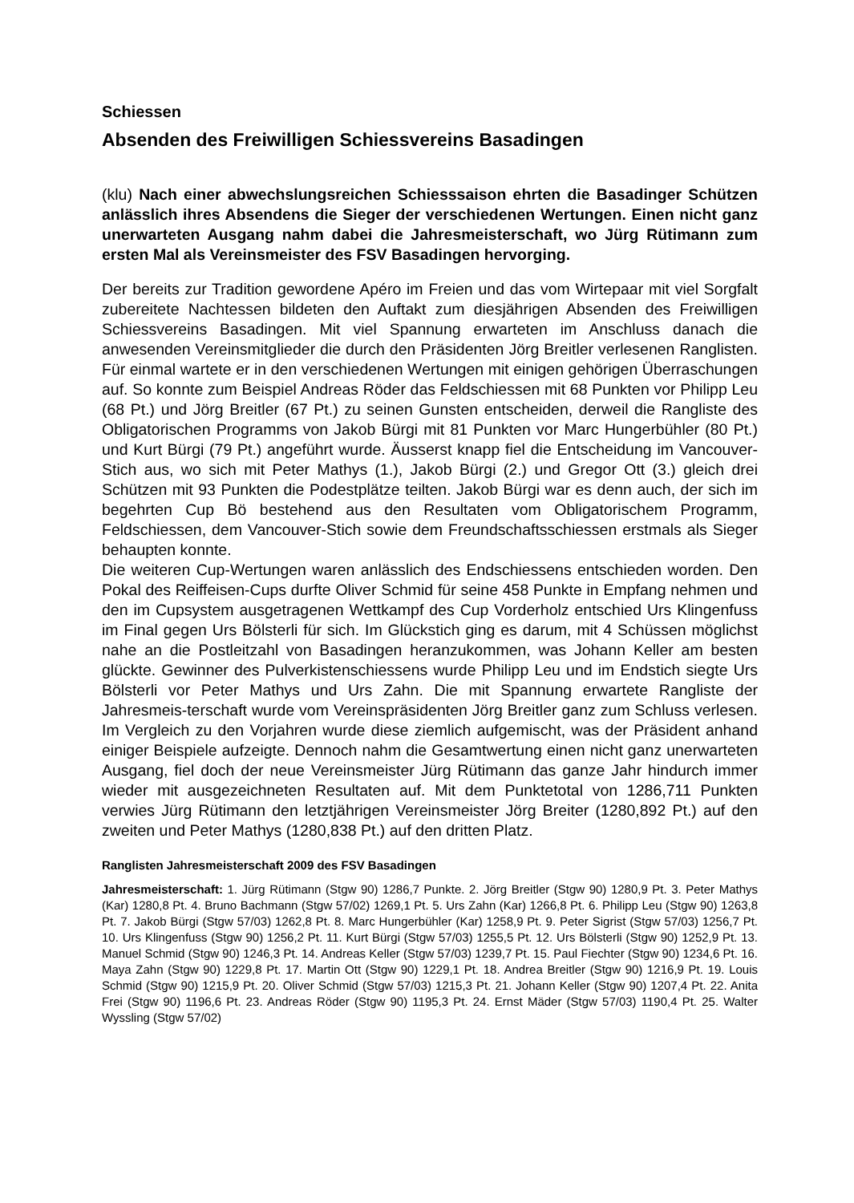Schiessen
Absenden des Freiwilligen Schiessvereins Basadingen
(klu) Nach einer abwechslungsreichen Schiesssaison ehrten die Basadinger Schützen anlässlich ihres Absendens die Sieger der verschiedenen Wertungen. Einen nicht ganz unerwarteten Ausgang nahm dabei die Jahresmeisterschaft, wo Jürg Rütimann zum ersten Mal als Vereinsmeister des FSV Basadingen hervorging.
Der bereits zur Tradition gewordene Apéro im Freien und das vom Wirtepaar mit viel Sorgfalt zubereitete Nachtessen bildeten den Auftakt zum diesjährigen Absenden des Freiwilligen Schiessvereins Basadingen. Mit viel Spannung erwarteten im Anschluss danach die anwesenden Vereinsmitglieder die durch den Präsidenten Jörg Breitler verlesenen Ranglisten. Für einmal wartete er in den verschiedenen Wertungen mit einigen gehörigen Überraschungen auf. So konnte zum Beispiel Andreas Röder das Feldschiessen mit 68 Punkten vor Philipp Leu (68 Pt.) und Jörg Breitler (67 Pt.) zu seinen Gunsten entscheiden, derweil die Rangliste des Obligatorischen Programms von Jakob Bürgi mit 81 Punkten vor Marc Hungerbühler (80 Pt.) und Kurt Bürgi (79 Pt.) angeführt wurde. Äusserst knapp fiel die Entscheidung im Vancouver-Stich aus, wo sich mit Peter Mathys (1.), Jakob Bürgi (2.) und Gregor Ott (3.) gleich drei Schützen mit 93 Punkten die Podestplätze teilten. Jakob Bürgi war es denn auch, der sich im begehrten Cup Bö bestehend aus den Resultaten vom Obligatorischem Programm, Feldschiessen, dem Vancouver-Stich sowie dem Freundschaftsschiessen erstmals als Sieger behaupten konnte.
Die weiteren Cup-Wertungen waren anlässlich des Endschiessens entschieden worden. Den Pokal des Reiffeisen-Cups durfte Oliver Schmid für seine 458 Punkte in Empfang nehmen und den im Cupsystem ausgetragenen Wettkampf des Cup Vorderholz entschied Urs Klingenfuss im Final gegen Urs Bölsterli für sich. Im Glückstich ging es darum, mit 4 Schüssen möglichst nahe an die Postleitzahl von Basadingen heranzukommen, was Johann Keller am besten glückte. Gewinner des Pulverkistenschiessens wurde Philipp Leu und im Endstich siegte Urs Bölsterli vor Peter Mathys und Urs Zahn. Die mit Spannung erwartete Rangliste der Jahresmeis-terschaft wurde vom Vereinspräsidenten Jörg Breitler ganz zum Schluss verlesen. Im Vergleich zu den Vorjahren wurde diese ziemlich aufgemischt, was der Präsident anhand einiger Beispiele aufzeigte. Dennoch nahm die Gesamtwertung einen nicht ganz unerwarteten Ausgang, fiel doch der neue Vereinsmeister Jürg Rütimann das ganze Jahr hindurch immer wieder mit ausgezeichneten Resultaten auf. Mit dem Punktetotal von 1286,711 Punkten verwies Jürg Rütimann den letztjährigen Vereinsmeister Jörg Breiter (1280,892 Pt.) auf den zweiten und Peter Mathys (1280,838 Pt.) auf den dritten Platz.
Ranglisten Jahresmeisterschaft 2009 des FSV Basadingen
Jahresmeisterschaft: 1. Jürg Rütimann (Stgw 90) 1286,7 Punkte. 2. Jörg Breitler (Stgw 90) 1280,9 Pt. 3. Peter Mathys (Kar) 1280,8 Pt. 4. Bruno Bachmann (Stgw 57/02) 1269,1 Pt. 5. Urs Zahn (Kar) 1266,8 Pt. 6. Philipp Leu (Stgw 90) 1263,8 Pt. 7. Jakob Bürgi (Stgw 57/03) 1262,8 Pt. 8. Marc Hungerbühler (Kar) 1258,9 Pt. 9. Peter Sigrist (Stgw 57/03) 1256,7 Pt. 10. Urs Klingenfuss (Stgw 90) 1256,2 Pt. 11. Kurt Bürgi (Stgw 57/03) 1255,5 Pt. 12. Urs Bölsterli (Stgw 90) 1252,9 Pt. 13. Manuel Schmid (Stgw 90) 1246,3 Pt. 14. Andreas Keller (Stgw 57/03) 1239,7 Pt. 15. Paul Fiechter (Stgw 90) 1234,6 Pt. 16. Maya Zahn (Stgw 90) 1229,8 Pt. 17. Martin Ott (Stgw 90) 1229,1 Pt. 18. Andrea Breitler (Stgw 90) 1216,9 Pt. 19. Louis Schmid (Stgw 90) 1215,9 Pt. 20. Oliver Schmid (Stgw 57/03) 1215,3 Pt. 21. Johann Keller (Stgw 90) 1207,4 Pt. 22. Anita Frei (Stgw 90) 1196,6 Pt. 23. Andreas Röder (Stgw 90) 1195,3 Pt. 24. Ernst Mäder (Stgw 57/03) 1190,4 Pt. 25. Walter Wyssling (Stgw 57/02)